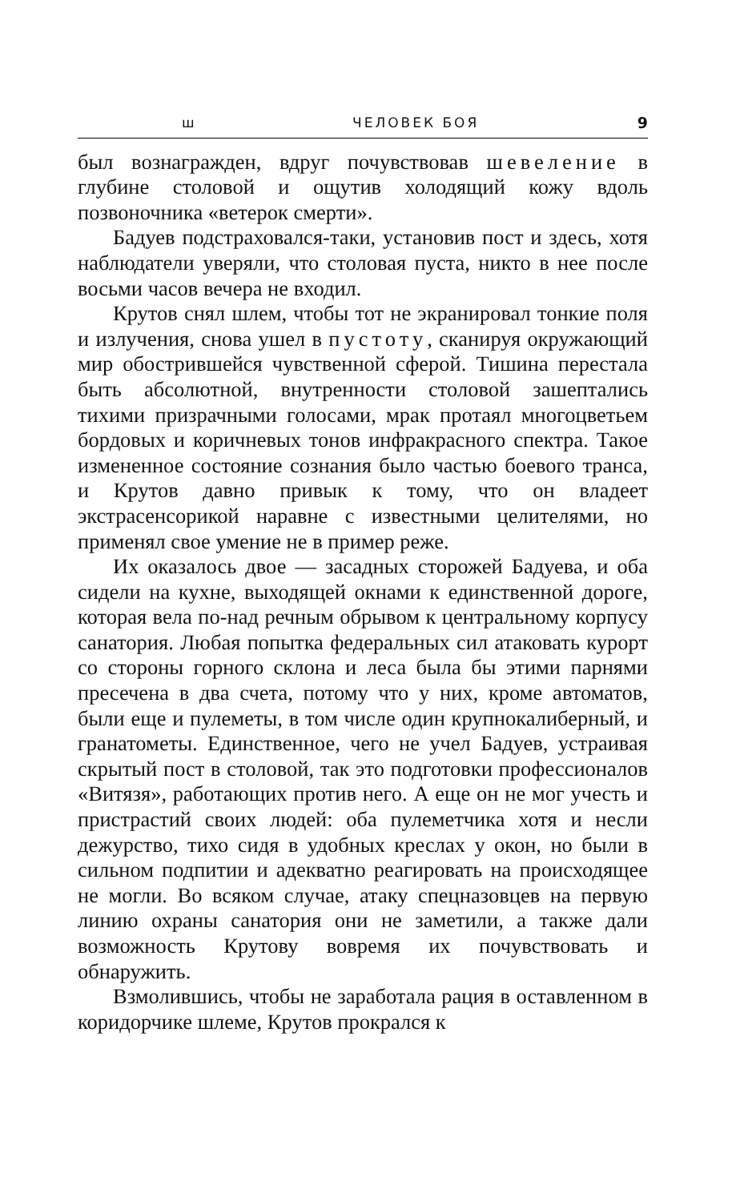ш ЧЕЛОВЕК БОЯ 9
был вознагражден, вдруг почувствовав шевеление в глубине столовой и ощутив холодящий кожу вдоль позвоночника «ветерок смерти».
Бадуев подстраховался-таки, установив пост и здесь, хотя наблюдатели уверяли, что столовая пуста, никто в нее после восьми часов вечера не входил.
Крутов снял шлем, чтобы тот не экранировал тонкие поля и излучения, снова ушел в пустоту, сканируя окружающий мир обострившейся чувственной сферой. Тишина перестала быть абсолютной, внутренности столовой зашептались тихими призрачными голосами, мрак протаял многоцветьем бордовых и коричневых тонов инфракрасного спектра. Такое измененное состояние сознания было частью боевого транса, и Крутов давно привык к тому, что он владеет экстрасенсорикой наравне с известными целителями, но применял свое умение не в пример реже.
Их оказалось двое — засадных сторожей Бадуева, и оба сидели на кухне, выходящей окнами к единственной дороге, которая вела по-над речным обрывом к центральному корпусу санатория. Любая попытка федеральных сил атаковать курорт со стороны горного склона и леса была бы этими парнями пресечена в два счета, потому что у них, кроме автоматов, были еще и пулеметы, в том числе один крупнокалиберный, и гранатометы. Единственное, чего не учел Бадуев, устраивая скрытый пост в столовой, так это подготовки профессионалов «Витязя», работающих против него. А еще он не мог учесть и пристрастий своих людей: оба пулеметчика хотя и несли дежурство, тихо сидя в удобных креслах у окон, но были в сильном подпитии и адекватно реагировать на происходящее не могли. Во всяком случае, атаку спецназовцев на первую линию охраны санатория они не заметили, а также дали возможность Крутову вовремя их почувствовать и обнаружить.
Взмолившись, чтобы не заработала рация в оставленном в коридорчике шлеме, Крутов прокрался к